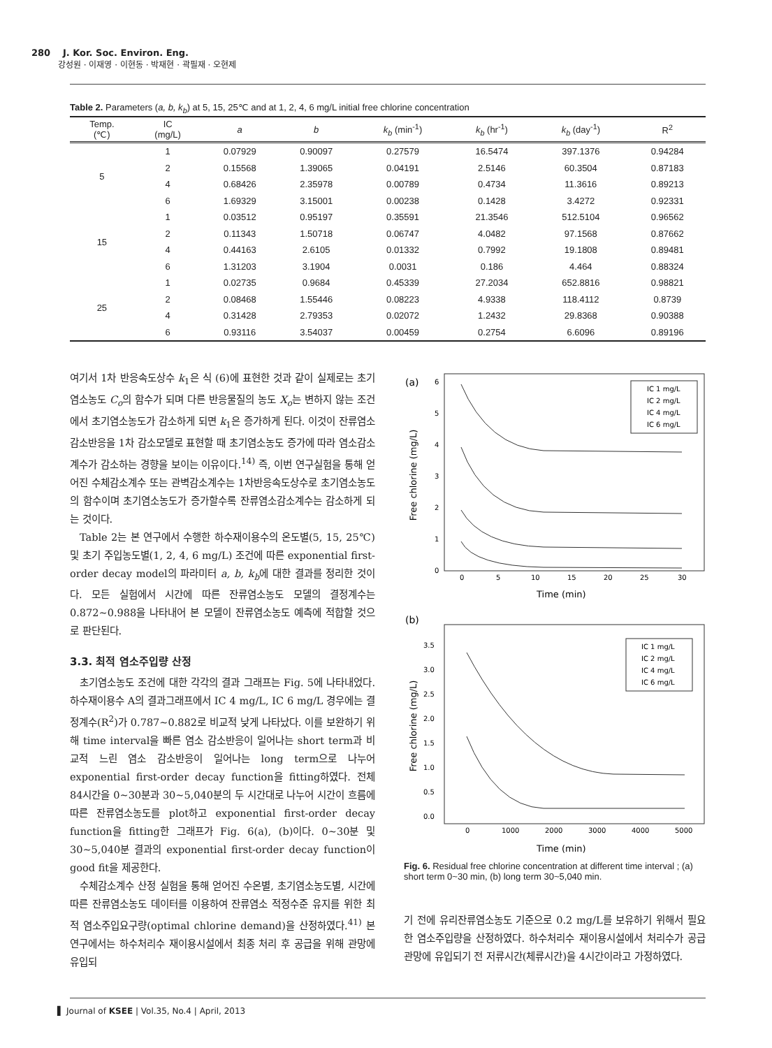280 J. Kor. Soc. Environ. Eng.
강성원 · 이재영 · 이현동 · 박재현 · 곽필재 · 오현제
Table 2. Parameters (a, b, k<sub>b</sub>) at 5, 15, 25℃ and at 1, 2, 4, 6 mg/L initial free chlorine concentration
| Temp. (℃) | IC (mg/L) | a | b | k<sub>b</sub> (min<sup>-1</sup>) | k<sub>b</sub> (hr<sup>-1</sup>) | k<sub>b</sub> (day<sup>-1</sup>) | R<sup>2</sup> |
| --- | --- | --- | --- | --- | --- | --- | --- |
| 5 | 1 | 0.07929 | 0.90097 | 0.27579 | 16.5474 | 397.1376 | 0.94284 |
| | 2 | 0.15568 | 1.39065 | 0.04191 | 2.5146 | 60.3504 | 0.87183 |
| | 4 | 0.68426 | 2.35978 | 0.00789 | 0.4734 | 11.3616 | 0.89213 |
| | 6 | 1.69329 | 3.15001 | 0.00238 | 0.1428 | 3.4272 | 0.92331 |
| 15 | 1 | 0.03512 | 0.95197 | 0.35591 | 21.3546 | 512.5104 | 0.96562 |
| | 2 | 0.11343 | 1.50718 | 0.06747 | 4.0482 | 97.1568 | 0.87662 |
| | 4 | 0.44163 | 2.6105 | 0.01332 | 0.7992 | 19.1808 | 0.89481 |
| | 6 | 1.31203 | 3.1904 | 0.0031 | 0.186 | 4.464 | 0.88324 |
| 25 | 1 | 0.02735 | 0.9684 | 0.45339 | 27.2034 | 652.8816 | 0.98821 |
| | 2 | 0.08468 | 1.55446 | 0.08223 | 4.9338 | 118.4112 | 0.8739 |
| | 4 | 0.31428 | 2.79353 | 0.02072 | 1.2432 | 29.8368 | 0.90388 |
| | 6 | 0.93116 | 3.54037 | 0.00459 | 0.2754 | 6.6096 | 0.89196 |
여기서 1차 반응속도상수 k<sub>1</sub>은 식 (6)에 표현한 것과 같이 실제로는 초기염소농도 C<sub>o</sub>의 함수가 되며 다른 반응물질의 농도 X<sub>o</sub>는 변하지 않는 조건에서 초기염소농도가 감소하게 되면 k<sub>1</sub>은 증가하게 된다. 이것이 잔류염소감소반응을 1차 감소모델로 표현할 때 초기염소농도 증가에 따라 염소감소계수가 감소하는 경향을 보이는 이유이다.<sup>14)</sup> 즉, 이번 연구실험을 통해 얻어진 수체감소계수 또는 관벽감소계수는 1차반응속도상수로 초기염소농도의 함수이며 초기염소농도가 증가할수록 잔류염소감소계수는 감소하게 되는 것이다.
Table 2는 본 연구에서 수행한 하수재이용수의 온도별(5, 15, 25℃) 및 초기 주입농도별(1, 2, 4, 6 mg/L) 조건에 따른 exponential first-order decay model의 파라미터 a, b, k<sub>b</sub>에 대한 결과를 정리한 것이다. 모든 실험에서 시간에 따른 잔류염소농도 모델의 결정계수는 0.872~0.988을 나타내어 본 모델이 잔류염소농도 예측에 적합할 것으로 판단된다.
3.3. 최적 염소주입량 산정
초기염소농도 조건에 대한 각각의 결과 그래프는 Fig. 5에 나타내었다. 하수재이용수 A의 결과그래프에서 IC 4 mg/L, IC 6 mg/L 경우에는 결정계수(R<sup>2</sup>)가 0.787~0.882로 비교적 낮게 나타났다. 이를 보완하기 위해 time interval을 빠른 염소 감소반응이 일어나는 short term과 비교적 느린 염소 감소반응이 일어나는 long term으로 나누어 exponential first-order decay function을 fitting하였다. 전체 84시간을 0~30분과 30~5,040분의 두 시간대로 나누어 시간이 흐름에 따른 잔류염소농도를 plot하고 exponential first-order decay function을 fitting한 그래프가 Fig. 6(a), (b)이다. 0~30분 및 30~5,040분 결과의 exponential first-order decay function이 good fit을 제공한다.
수체감소계수 산정 실험을 통해 얻어진 수온별, 초기염소농도별, 시간에 따른 잔류염소농도 데이터를 이용하여 잔류염소 적정수준 유지를 위한 최적 염소주입요구량(optimal chlorine demand)을 산정하였다.<sup>41)</sup> 본 연구에서는 하수처리수 재이용시설에서 최종 처리 후 공급을 위해 관망에 유입되
(a)
Free chlorine (mg/L)
0
1
2
3
4
5
6
0
5
10
15
20
25
30
Time (min)
IC 1 mg/L
IC 2 mg/L
IC 4 mg/L
IC 6 mg/L
(b)
Free chlorine (mg/L)
0.0
0.5
1.0
1.5
2.0
2.5
3.0
3.5
0
1000
2000
3000
4000
5000
Time (min)
IC 1 mg/L
IC 2 mg/L
IC 4 mg/L
IC 6 mg/L
Fig. 6. Residual free chlorine concentration at different time interval ; (a) short term 0~30 min, (b) long term 30~5,040 min.
기 전에 유리잔류염소농도 기준으로 0.2 mg/L를 보유하기 위해서 필요한 염소주입량을 산정하였다. 하수처리수 재이용시설에서 처리수가 공급관망에 유입되기 전 저류시간(체류시간)을 4시간이라고 가정하였다.
▌ Journal of KSEE | Vol.35, No.4 | April, 2013